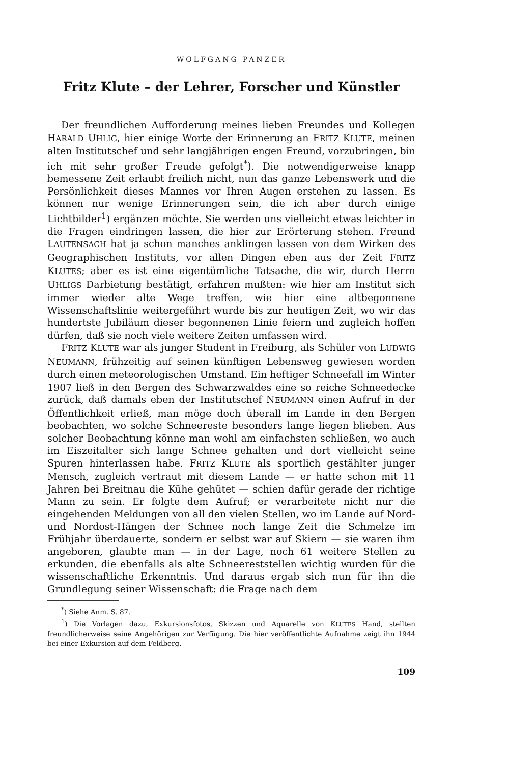WOLFGANG PANZER
Fritz Klute – der Lehrer, Forscher und Künstler
Der freundlichen Aufforderung meines lieben Freundes und Kollegen HARALD UHLIG, hier einige Worte der Erinnerung an FRITZ KLUTE, meinen alten Institutschef und sehr langjährigen engen Freund, vorzubringen, bin ich mit sehr großer Freude gefolgt<sup>*</sup>). Die notwendigerweise knapp bemessene Zeit erlaubt freilich nicht, nun das ganze Lebenswerk und die Persönlichkeit dieses Mannes vor Ihren Augen erstehen zu lassen. Es können nur wenige Erinnerungen sein, die ich aber durch einige Lichtbilder<sup>1</sup>) ergänzen möchte. Sie werden uns vielleicht etwas leichter in die Fragen eindringen lassen, die hier zur Erörterung stehen. Freund LAUTENSACH hat ja schon manches anklingen lassen von dem Wirken des Geographischen Instituts, vor allen Dingen eben aus der Zeit FRITZ KLUTES; aber es ist eine eigentümliche Tatsache, die wir, durch Herrn UHLIGS Darbietung bestätigt, erfahren mußten: wie hier am Institut sich immer wieder alte Wege treffen, wie hier eine altbegonnene Wissenschaftslinie weitergeführt wurde bis zur heutigen Zeit, wo wir das hundertste Jubiläum dieser begonnenen Linie feiern und zugleich hoffen dürfen, daß sie noch viele weitere Zeiten umfassen wird.
FRITZ KLUTE war als junger Student in Freiburg, als Schüler von LUDWIG NEUMANN, frühzeitig auf seinen künftigen Lebensweg gewiesen worden durch einen meteorologischen Umstand. Ein heftiger Schneefall im Winter 1907 ließ in den Bergen des Schwarzwaldes eine so reiche Schneedecke zurück, daß damals eben der Institutschef NEUMANN einen Aufruf in der Öffentlichkeit erließ, man möge doch überall im Lande in den Bergen beobachten, wo solche Schneereste besonders lange liegen blieben. Aus solcher Beobachtung könne man wohl am einfachsten schließen, wo auch im Eiszeitalter sich lange Schnee gehalten und dort vielleicht seine Spuren hinterlassen habe. FRITZ KLUTE als sportlich gestählter junger Mensch, zugleich vertraut mit diesem Lande — er hatte schon mit 11 Jahren bei Breitnau die Kühe gehütet — schien dafür gerade der richtige Mann zu sein. Er folgte dem Aufruf; er verarbeitete nicht nur die eingehenden Meldungen von all den vielen Stellen, wo im Lande auf Nord- und Nordost-Hängen der Schnee noch lange Zeit die Schmelze im Frühjahr überdauerte, sondern er selbst war auf Skiern — sie waren ihm angeboren, glaubte man — in der Lage, noch 61 weitere Stellen zu erkunden, die ebenfalls als alte Schneereststellen wichtig wurden für die wissenschaftliche Erkenntnis. Und daraus ergab sich nun für ihn die Grundlegung seiner Wissenschaft: die Frage nach dem
<sup>*</sup>) Siehe Anm. S. 87.
<sup>1</sup>) Die Vorlagen dazu, Exkursionsfotos, Skizzen und Aquarelle von KLUTES Hand, stellten freundlicherweise seine Angehörigen zur Verfügung. Die hier veröffentlichte Aufnahme zeigt ihn 1944 bei einer Exkursion auf dem Feldberg.
109